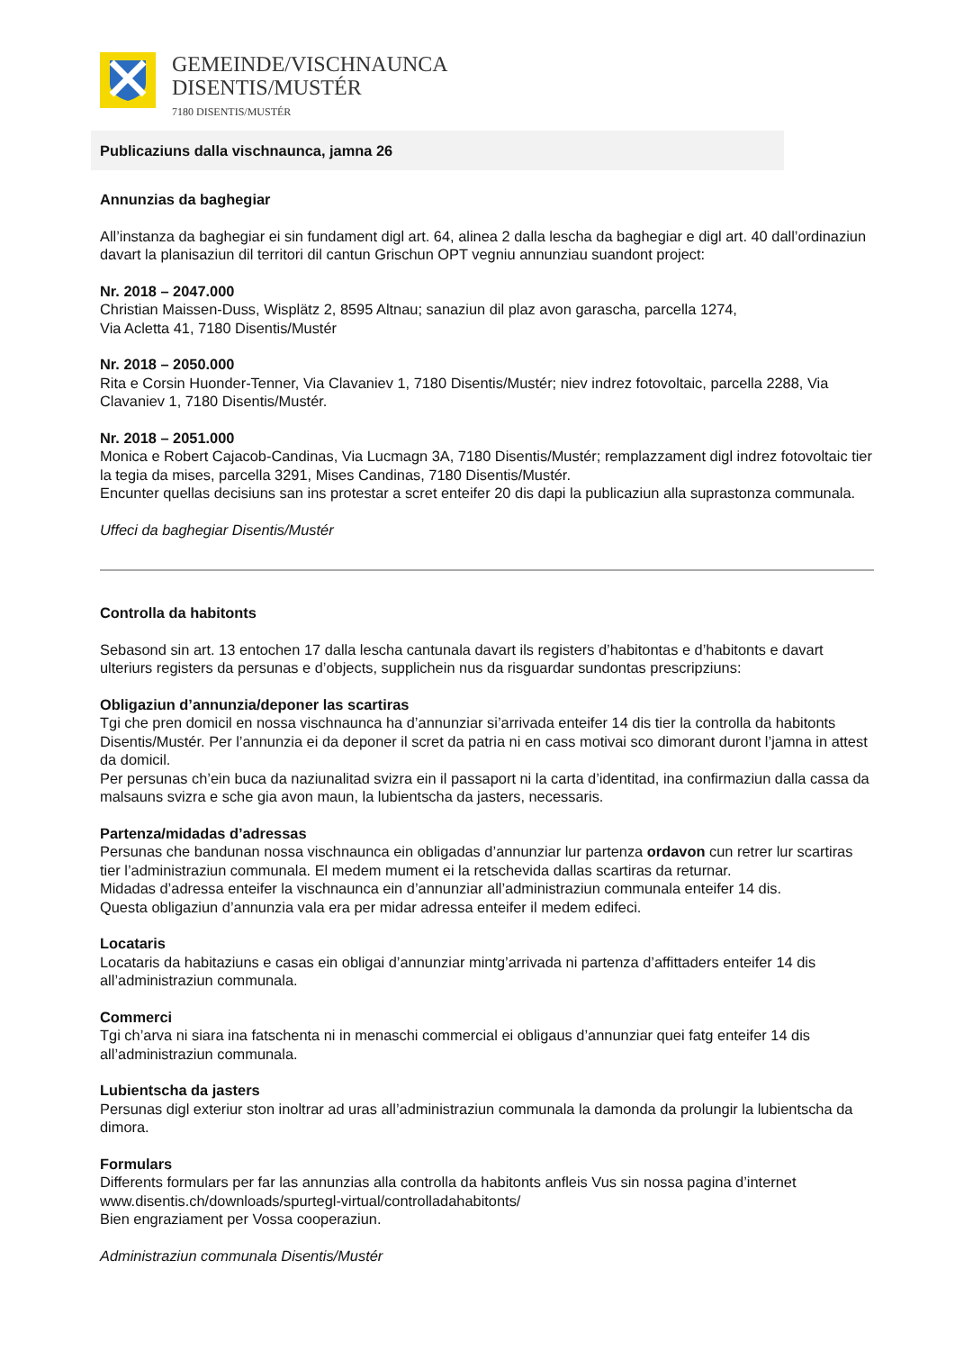GEMEINDE/VISCHNAUNCA
DISENTIS/MUSTÉR
7180 DISENTIS/MUSTÉR
Publicaziuns dalla vischnaunca, jamna 26
Annunzias da baghegiar
All’instanza da baghegiar ei sin fundament digl art. 64, alinea 2 dalla lescha da baghegiar e digl art. 40 dall’ordinaziun davart la planisaziun dil territori dil cantun Grischun OPT vegniu annunziau suandont project:
Nr. 2018 – 2047.000
Christian Maissen-Duss, Wisplätz 2, 8595 Altnau; sanaziun dil plaz avon garascha, parcella 1274,
Via Acletta 41, 7180 Disentis/Mustér
Nr. 2018 – 2050.000
Rita e Corsin Huonder-Tenner, Via Clavaniev 1, 7180 Disentis/Mustér; niev indrez fotovoltaic, parcella 2288, Via Clavaniev 1, 7180 Disentis/Mustér.
Nr. 2018 – 2051.000
Monica e Robert Cajacob-Candinas, Via Lucmagn 3A, 7180 Disentis/Mustér; remplazzament digl indrez fotovoltaic tier la tegia da mises, parcella 3291, Mises Candinas, 7180 Disentis/Mustér.
Encunter quellas decisiuns san ins protestar a scret enteifer 20 dis dapi la publicaziun alla suprastonza communala.
Uffeci da baghegiar Disentis/Mustér
Controlla da habitonts
Sebasond sin art. 13 entochen 17 dalla lescha cantunala davart ils registers d’habitontas e d’habitonts e davart ulteriurs registers da persunas e d’objects, supplichein nus da risguardar sundontas prescripziuns:
Obligaziun d’annunzia/deponer las scartiras
Tgi che pren domicil en nossa vischnaunca ha d’annunziar si’arrivada enteifer 14 dis tier la controlla da habitonts Disentis/Mustér. Per l’annunzia ei da deponer il scret da patria ni en cass motivai sco dimorant duront l’jamna in attest da domicil.
Per persunas ch’ein buca da naziunalitad svizra ein il passaport ni la carta d’identitad, ina confirmaziun dalla cassa da malsauns svizra e sche gia avon maun, la lubientscha da jasters, necessaris.
Partenza/midadas d’adressas
Persunas che bandunan nossa vischnaunca ein obligadas d’annunziar lur partenza ordavon cun retrer lur scartiras tier l’administraziun communala. El medem mument ei la retschevida dallas scartiras da returnar.
Midadas d’adressa enteifer la vischnaunca ein d’annunziar all’administraziun communala enteifer 14 dis.
Questa obligaziun d’annunzia vala era per midar adressa enteifer il medem edifeci.
Locataris
Locataris da habitaziuns e casas ein obligai d’annunziar mintg’arrivada ni partenza d’affittaders enteifer 14 dis all’administraziun communala.
Commerci
Tgi ch’arva ni siara ina fatschenta ni in menaschi commercial ei obligaus d’annunziar quei fatg enteifer 14 dis all’administraziun communala.
Lubientscha da jasters
Persunas digl exteriur ston inoltrar ad uras all’administraziun communala la damonda da prolungir la lubientscha da dimora.
Formulars
Differents formulars per far las annunzias alla controlla da habitonts anfleis Vus sin nossa pagina d’internet www.disentis.ch/downloads/spurtegl-virtual/controlladahabitonts/
Bien engraziament per Vossa cooperaziun.
Administraziun communala Disentis/Mustér